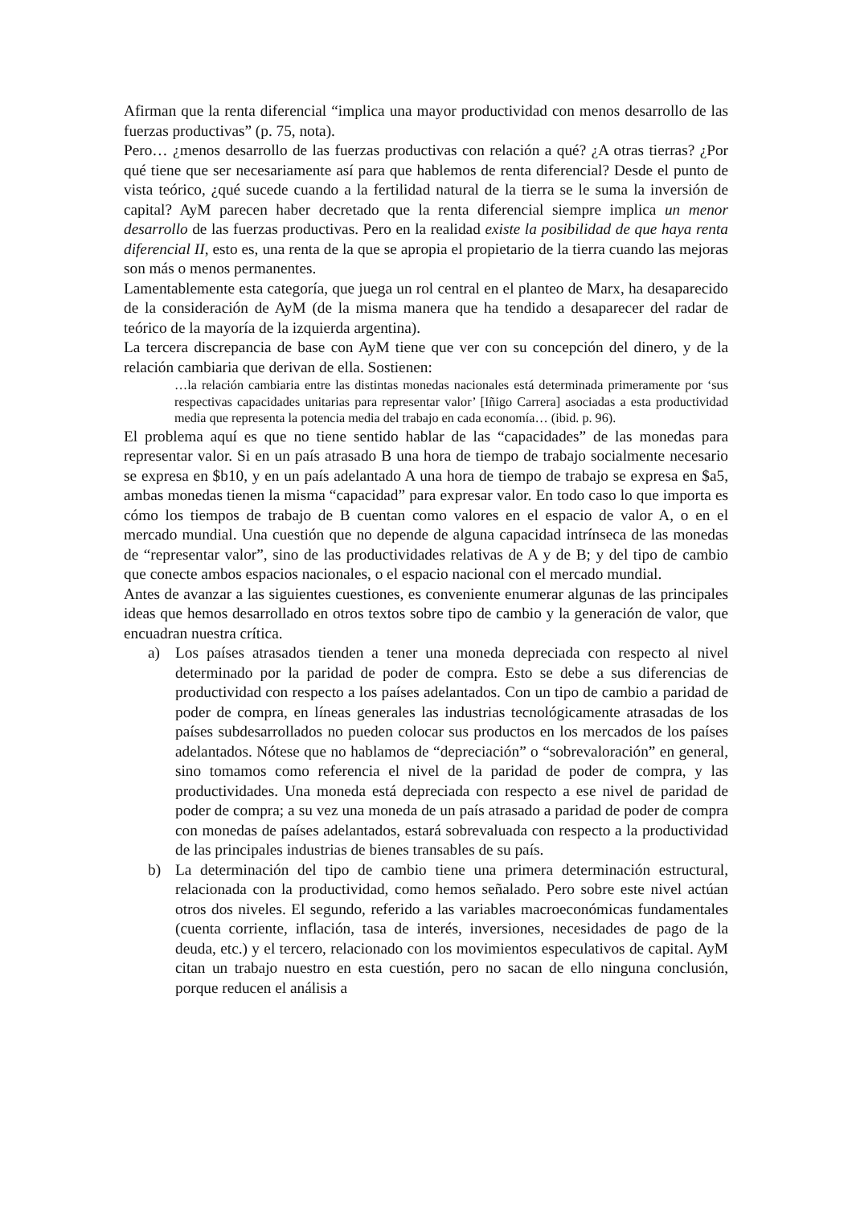Afirman que la renta diferencial “implica una mayor productividad con menos desarrollo de las fuerzas productivas” (p. 75, nota).
Pero… ¿menos desarrollo de las fuerzas productivas con relación a qué? ¿A otras tierras? ¿Por qué tiene que ser necesariamente así para que hablemos de renta diferencial? Desde el punto de vista teórico, ¿qué sucede cuando a la fertilidad natural de la tierra se le suma la inversión de capital? AyM parecen haber decretado que la renta diferencial siempre implica un menor desarrollo de las fuerzas productivas. Pero en la realidad existe la posibilidad de que haya renta diferencial II, esto es, una renta de la que se apropia el propietario de la tierra cuando las mejoras son más o menos permanentes.
Lamentablemente esta categoría, que juega un rol central en el planteo de Marx, ha desaparecido de la consideración de AyM (de la misma manera que ha tendido a desaparecer del radar de teórico de la mayoría de la izquierda argentina).
La tercera discrepancia de base con AyM tiene que ver con su concepción del dinero, y de la relación cambiaria que derivan de ella. Sostienen:
…la relación cambiaria entre las distintas monedas nacionales está determinada primeramente por ‘sus respectivas capacidades unitarias para representar valor’ [Iñigo Carrera] asociadas a esta productividad media que representa la potencia media del trabajo en cada economía… (ibid. p. 96).
El problema aquí es que no tiene sentido hablar de las “capacidades” de las monedas para representar valor. Si en un país atrasado B una hora de tiempo de trabajo socialmente necesario se expresa en $b10, y en un país adelantado A una hora de tiempo de trabajo se expresa en $a5, ambas monedas tienen la misma “capacidad” para expresar valor. En todo caso lo que importa es cómo los tiempos de trabajo de B cuentan como valores en el espacio de valor A, o en el mercado mundial. Una cuestión que no depende de alguna capacidad intrínseca de las monedas de “representar valor”, sino de las productividades relativas de A y de B; y del tipo de cambio que conecte ambos espacios nacionales, o el espacio nacional con el mercado mundial.
Antes de avanzar a las siguientes cuestiones, es conveniente enumerar algunas de las principales ideas que hemos desarrollado en otros textos sobre tipo de cambio y la generación de valor, que encuadran nuestra crítica.
a) Los países atrasados tienden a tener una moneda depreciada con respecto al nivel determinado por la paridad de poder de compra. Esto se debe a sus diferencias de productividad con respecto a los países adelantados. Con un tipo de cambio a paridad de poder de compra, en líneas generales las industrias tecnológicamente atrasadas de los países subdesarrollados no pueden colocar sus productos en los mercados de los países adelantados. Nótese que no hablamos de “depreciación” o “sobrevaloración” en general, sino tomamos como referencia el nivel de la paridad de poder de compra, y las productividades. Una moneda está depreciada con respecto a ese nivel de paridad de poder de compra; a su vez una moneda de un país atrasado a paridad de poder de compra con monedas de países adelantados, estará sobrevaluada con respecto a la productividad de las principales industrias de bienes transables de su país.
b) La determinación del tipo de cambio tiene una primera determinación estructural, relacionada con la productividad, como hemos señalado. Pero sobre este nivel actúan otros dos niveles. El segundo, referido a las variables macroeconómicas fundamentales (cuenta corriente, inflación, tasa de interés, inversiones, necesidades de pago de la deuda, etc.) y el tercero, relacionado con los movimientos especulativos de capital. AyM citan un trabajo nuestro en esta cuestión, pero no sacan de ello ninguna conclusión, porque reducen el análisis a